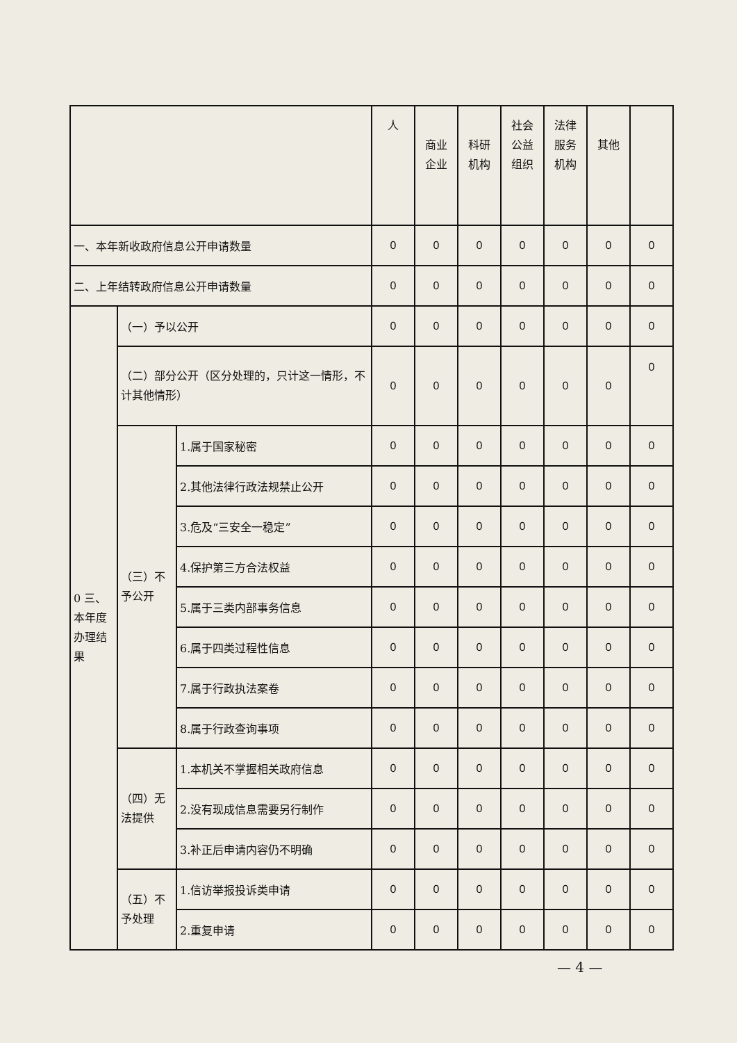| | | | 人 | 商业 企业 | 科研 机构 | 社会 公益 组织 | 法律 服务 机构 | 其他 | |
| --- | --- | --- | --- | --- | --- | --- | --- | --- | --- |
| 一、本年新收政府信息公开申请数量 | | | 0 | 0 | 0 | 0 | 0 | 0 | 0 |
| 二、上年结转政府信息公开申请数量 | | | 0 | 0 | 0 | 0 | 0 | 0 | 0 |
| 0 三、本年度办理结果 | （一）予以公开 | | 0 | 0 | 0 | 0 | 0 | 0 | 0 |
| | （二）部分公开（区分处理的，只计这一情形，不计其他情形） | | 0 | 0 | 0 | 0 | 0 | 0 | 0 |
| | （三）不予公开 | 1.属于国家秘密 | 0 | 0 | 0 | 0 | 0 | 0 | 0 |
| | | 2.其他法律行政法规禁止公开 | 0 | 0 | 0 | 0 | 0 | 0 | 0 |
| | | 3.危及“三安全一稳定” | 0 | 0 | 0 | 0 | 0 | 0 | 0 |
| | | 4.保护第三方合法权益 | 0 | 0 | 0 | 0 | 0 | 0 | 0 |
| | | 5.属于三类内部事务信息 | 0 | 0 | 0 | 0 | 0 | 0 | 0 |
| | | 6.属于四类过程性信息 | 0 | 0 | 0 | 0 | 0 | 0 | 0 |
| | | 7.属于行政执法案卷 | 0 | 0 | 0 | 0 | 0 | 0 | 0 |
| | | 8.属于行政查询事项 | 0 | 0 | 0 | 0 | 0 | 0 | 0 |
| | （四）无法提供 | 1.本机关不掌握相关政府信息 | 0 | 0 | 0 | 0 | 0 | 0 | 0 |
| | | 2.没有现成信息需要另行制作 | 0 | 0 | 0 | 0 | 0 | 0 | 0 |
| | | 3.补正后申请内容仍不明确 | 0 | 0 | 0 | 0 | 0 | 0 | 0 |
| | （五）不予处理 | 1.信访举报投诉类申请 | 0 | 0 | 0 | 0 | 0 | 0 | 0 |
| | | 2.重复申请 | 0 | 0 | 0 | 0 | 0 | 0 | 0 |
— 4 —